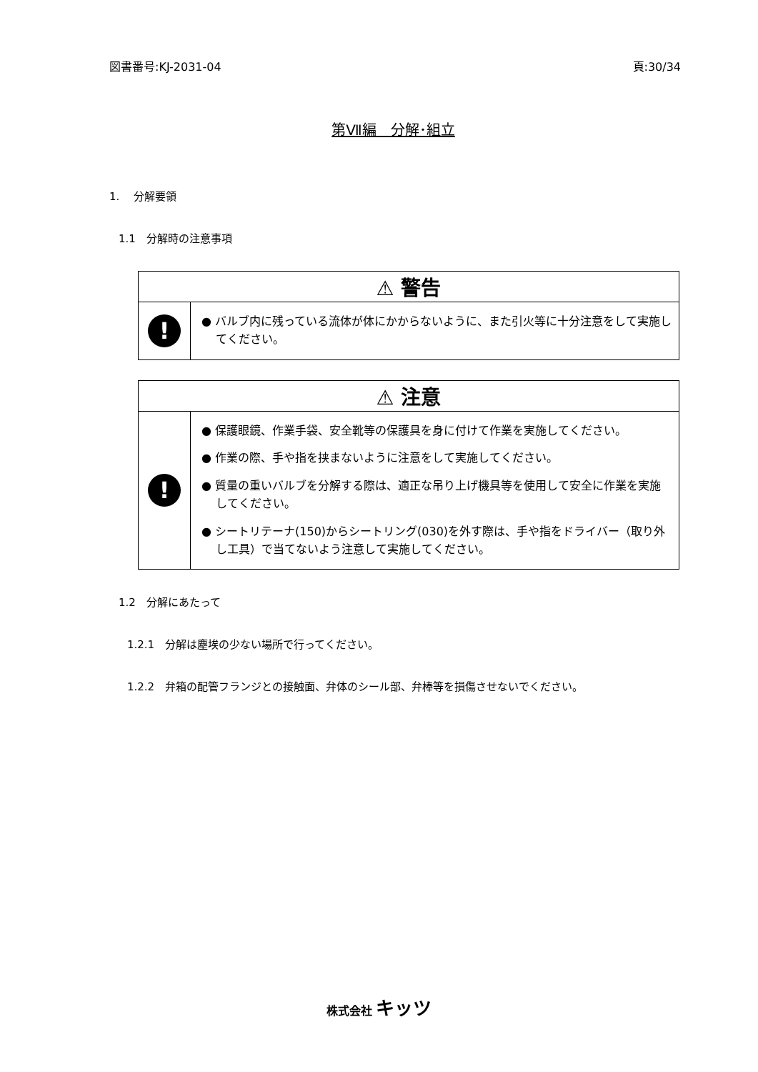図書番号:KJ-2031-04 頁:30/34
第Ⅶ編　分解･組立
1.　 分解要領
1.1　分解時の注意事項
| ⚠ 警告 | |
| ! | ● バルブ内に残っている流体が体にかからないように、また引火等に十分注意をして実施してください。 |
| ⚠ 注意 | |
| ! | ● 保護眼鏡、作業手袋、安全靴等の保護具を身に付けて作業を実施してください。 ● 作業の際、手や指を挟まないように注意をして実施してください。 ● 質量の重いバルブを分解する際は、適正な吊り上げ機具等を使用して安全に作業を実施してください。 ● シートリテーナ(150)からシートリング(030)を外す際は、手や指をドライバー（取り外し工具）で当てないよう注意して実施してください。 |
1.2　分解にあたって
1.2.1　分解は塵埃の少ない場所で行ってください。
1.2.2　弁箱の配管フランジとの接触面、弁体のシール部、弁棒等を損傷させないでください。
株式会社 キッツ